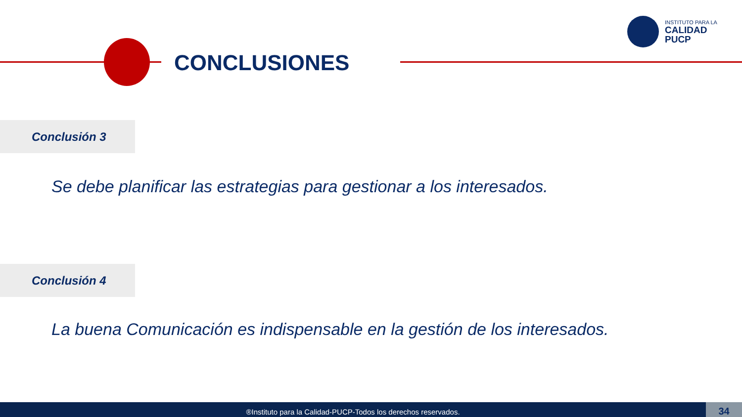INSTITUTO PARA LA
CALIDAD
PUCP
CONCLUSIONES
Conclusión 3
Se debe planificar las estrategias para gestionar a los interesados.
Conclusión 4
La buena Comunicación es indispensable en la gestión de los interesados.
®Instituto para la Calidad-PUCP-Todos los derechos reservados. 34